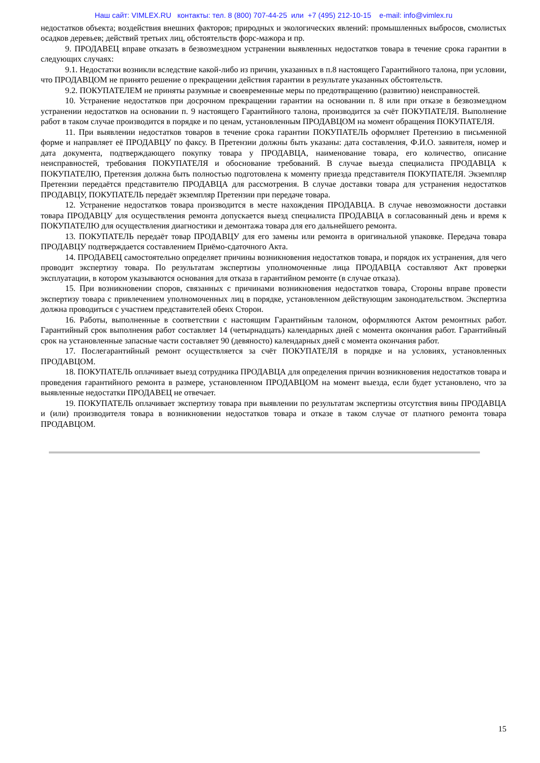Наш сайт: VIMLEX.RU контакты: тел. 8 (800) 707-44-25 или +7 (495) 212-10-15 e-mail: info@vimlex.ru
недостатков объекта; воздействия внешних факторов; природных и экологических явлений: промышленных выбросов, смолистых осадков деревьев; действий третьих лиц, обстоятельств форс-мажора и пр.
9. ПРОДАВЕЦ вправе отказать в безвозмездном устранении выявленных недостатков товара в течение срока гарантии в следующих случаях:
9.1. Недостатки возникли вследствие какой-либо из причин, указанных в п.8 настоящего Гарантийного талона, при условии, что ПРОДАВЦОМ не принято решение о прекращении действия гарантии в результате указанных обстоятельств.
9.2. ПОКУПАТЕЛЕМ не приняты разумные и своевременные меры по предотвращению (развитию) неисправностей.
10. Устранение недостатков при досрочном прекращении гарантии на основании п. 8 или при отказе в безвозмездном устранении недостатков на основании п. 9 настоящего Гарантийного талона, производится за счёт ПОКУПАТЕЛЯ. Выполнение работ в таком случае производится в порядке и по ценам, установленным ПРОДАВЦОМ на момент обращения ПОКУПАТЕЛЯ.
11. При выявлении недостатков товаров в течение срока гарантии ПОКУПАТЕЛЬ оформляет Претензию в письменной форме и направляет её ПРОДАВЦУ по факсу. В Претензии должны быть указаны: дата составления, Ф.И.О. заявителя, номер и дата документа, подтверждающего покупку товара у ПРОДАВЦА, наименование товара, его количество, описание неисправностей, требования ПОКУПАТЕЛЯ и обоснование требований. В случае выезда специалиста ПРОДАВЦА к ПОКУПАТЕЛЮ, Претензия должна быть полностью подготовлена к моменту приезда представителя ПОКУПАТЕЛЯ. Экземпляр Претензии передаётся представителю ПРОДАВЦА для рассмотрения. В случае доставки товара для устранения недостатков ПРОДАВЦУ, ПОКУПАТЕЛЬ передаёт экземпляр Претензии при передаче товара.
12. Устранение недостатков товара производится в месте нахождения ПРОДАВЦА. В случае невозможности доставки товара ПРОДАВЦУ для осуществления ремонта допускается выезд специалиста ПРОДАВЦА в согласованный день и время к ПОКУПАТЕЛЮ для осуществления диагностики и демонтажа товара для его дальнейшего ремонта.
13. ПОКУПАТЕЛЬ передаёт товар ПРОДАВЦУ для его замены или ремонта в оригинальной упаковке. Передача товара ПРОДАВЦУ подтверждается составлением Приёмо-сдаточного Акта.
14. ПРОДАВЕЦ самостоятельно определяет причины возникновения недостатков товара, и порядок их устранения, для чего проводит экспертизу товара. По результатам экспертизы уполномоченные лица ПРОДАВЦА составляют Акт проверки эксплуатации, в котором указываются основания для отказа в гарантийном ремонте (в случае отказа).
15. При возникновении споров, связанных с причинами возникновения недостатков товара, Стороны вправе провести экспертизу товара с привлечением уполномоченных лиц в порядке, установленном действующим законодательством. Экспертиза должна проводиться с участием представителей обеих Сторон.
16. Работы, выполненные в соответствии с настоящим Гарантийным талоном, оформляются Актом ремонтных работ. Гарантийный срок выполнения работ составляет 14 (четырнадцать) календарных дней с момента окончания работ. Гарантийный срок на установленные запасные части составляет 90 (девяносто) календарных дней с момента окончания работ.
17. Послегарантийный ремонт осуществляется за счёт ПОКУПАТЕЛЯ в порядке и на условиях, установленных ПРОДАВЦОМ.
18. ПОКУПАТЕЛЬ оплачивает выезд сотрудника ПРОДАВЦА для определения причин возникновения недостатков товара и проведения гарантийного ремонта в размере, установленном ПРОДАВЦОМ на момент выезда, если будет установлено, что за выявленные недостатки ПРОДАВЕЦ не отвечает.
19. ПОКУПАТЕЛЬ оплачивает экспертизу товара при выявлении по результатам экспертизы отсутствия вины ПРОДАВЦА и (или) производителя товара в возникновении недостатков товара и отказе в таком случае от платного ремонта товара ПРОДАВЦОМ.
15